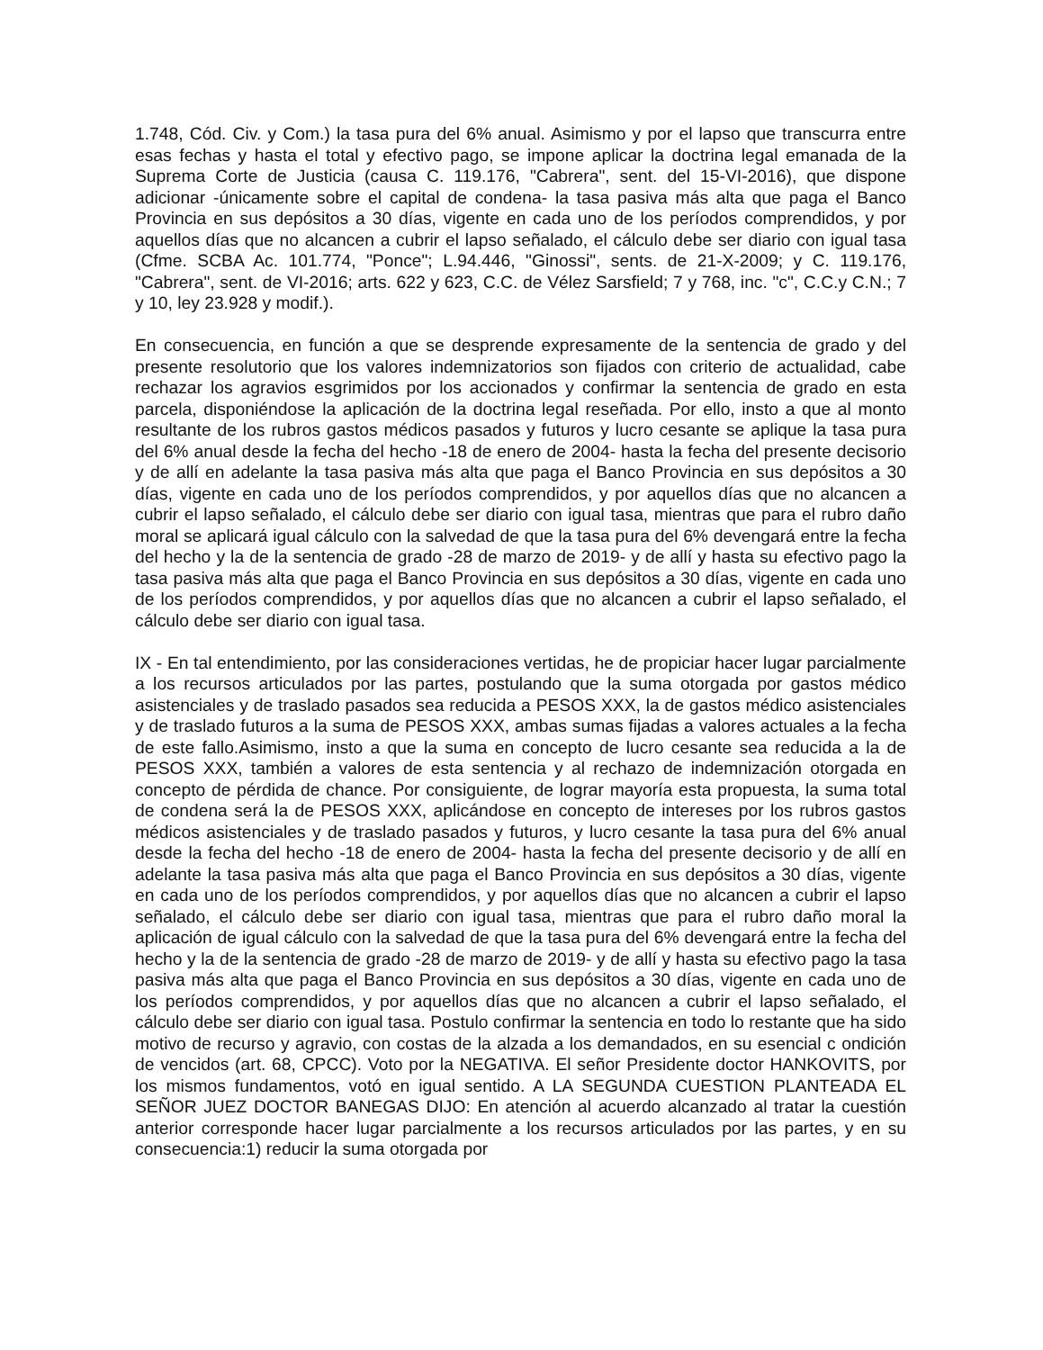1.748, Cód. Civ. y Com.) la tasa pura del 6% anual. Asimismo y por el lapso que transcurra entre esas fechas y hasta el total y efectivo pago, se impone aplicar la doctrina legal emanada de la Suprema Corte de Justicia (causa C. 119.176, "Cabrera", sent. del 15-VI-2016), que dispone adicionar -únicamente sobre el capital de condena- la tasa pasiva más alta que paga el Banco Provincia en sus depósitos a 30 días, vigente en cada uno de los períodos comprendidos, y por aquellos días que no alcancen a cubrir el lapso señalado, el cálculo debe ser diario con igual tasa (Cfme. SCBA Ac. 101.774, "Ponce"; L.94.446, "Ginossi", sents. de 21-X-2009; y C. 119.176, "Cabrera", sent. de VI-2016; arts. 622 y 623, C.C. de Vélez Sarsfield; 7 y 768, inc. "c", C.C.y C.N.; 7 y 10, ley 23.928 y modif.).
En consecuencia, en función a que se desprende expresamente de la sentencia de grado y del presente resolutorio que los valores indemnizatorios son fijados con criterio de actualidad, cabe rechazar los agravios esgrimidos por los accionados y confirmar la sentencia de grado en esta parcela, disponiéndose la aplicación de la doctrina legal reseñada. Por ello, insto a que al monto resultante de los rubros gastos médicos pasados y futuros y lucro cesante se aplique la tasa pura del 6% anual desde la fecha del hecho -18 de enero de 2004- hasta la fecha del presente decisorio y de allí en adelante la tasa pasiva más alta que paga el Banco Provincia en sus depósitos a 30 días, vigente en cada uno de los períodos comprendidos, y por aquellos días que no alcancen a cubrir el lapso señalado, el cálculo debe ser diario con igual tasa, mientras que para el rubro daño moral se aplicará igual cálculo con la salvedad de que la tasa pura del 6% devengará entre la fecha del hecho y la de la sentencia de grado -28 de marzo de 2019- y de allí y hasta su efectivo pago la tasa pasiva más alta que paga el Banco Provincia en sus depósitos a 30 días, vigente en cada uno de los períodos comprendidos, y por aquellos días que no alcancen a cubrir el lapso señalado, el cálculo debe ser diario con igual tasa.
IX - En tal entendimiento, por las consideraciones vertidas, he de propiciar hacer lugar parcialmente a los recursos articulados por las partes, postulando que la suma otorgada por gastos médico asistenciales y de traslado pasados sea reducida a PESOS XXX, la de gastos médico asistenciales y de traslado futuros a la suma de PESOS XXX, ambas sumas fijadas a valores actuales a la fecha de este fallo.Asimismo, insto a que la suma en concepto de lucro cesante sea reducida a la de PESOS XXX, también a valores de esta sentencia y al rechazo de indemnización otorgada en concepto de pérdida de chance. Por consiguiente, de lograr mayoría esta propuesta, la suma total de condena será la de PESOS XXX, aplicándose en concepto de intereses por los rubros gastos médicos asistenciales y de traslado pasados y futuros, y lucro cesante la tasa pura del 6% anual desde la fecha del hecho -18 de enero de 2004- hasta la fecha del presente decisorio y de allí en adelante la tasa pasiva más alta que paga el Banco Provincia en sus depósitos a 30 días, vigente en cada uno de los períodos comprendidos, y por aquellos días que no alcancen a cubrir el lapso señalado, el cálculo debe ser diario con igual tasa, mientras que para el rubro daño moral la aplicación de igual cálculo con la salvedad de que la tasa pura del 6% devengará entre la fecha del hecho y la de la sentencia de grado -28 de marzo de 2019- y de allí y hasta su efectivo pago la tasa pasiva más alta que paga el Banco Provincia en sus depósitos a 30 días, vigente en cada uno de los períodos comprendidos, y por aquellos días que no alcancen a cubrir el lapso señalado, el cálculo debe ser diario con igual tasa. Postulo confirmar la sentencia en todo lo restante que ha sido motivo de recurso y agravio, con costas de la alzada a los demandados, en su esencial c ondición de vencidos (art. 68, CPCC). Voto por la NEGATIVA. El señor Presidente doctor HANKOVITS, por los mismos fundamentos, votó en igual sentido. A LA SEGUNDA CUESTION PLANTEADA EL SEÑOR JUEZ DOCTOR BANEGAS DIJO: En atención al acuerdo alcanzado al tratar la cuestión anterior corresponde hacer lugar parcialmente a los recursos articulados por las partes, y en su consecuencia:1) reducir la suma otorgada por